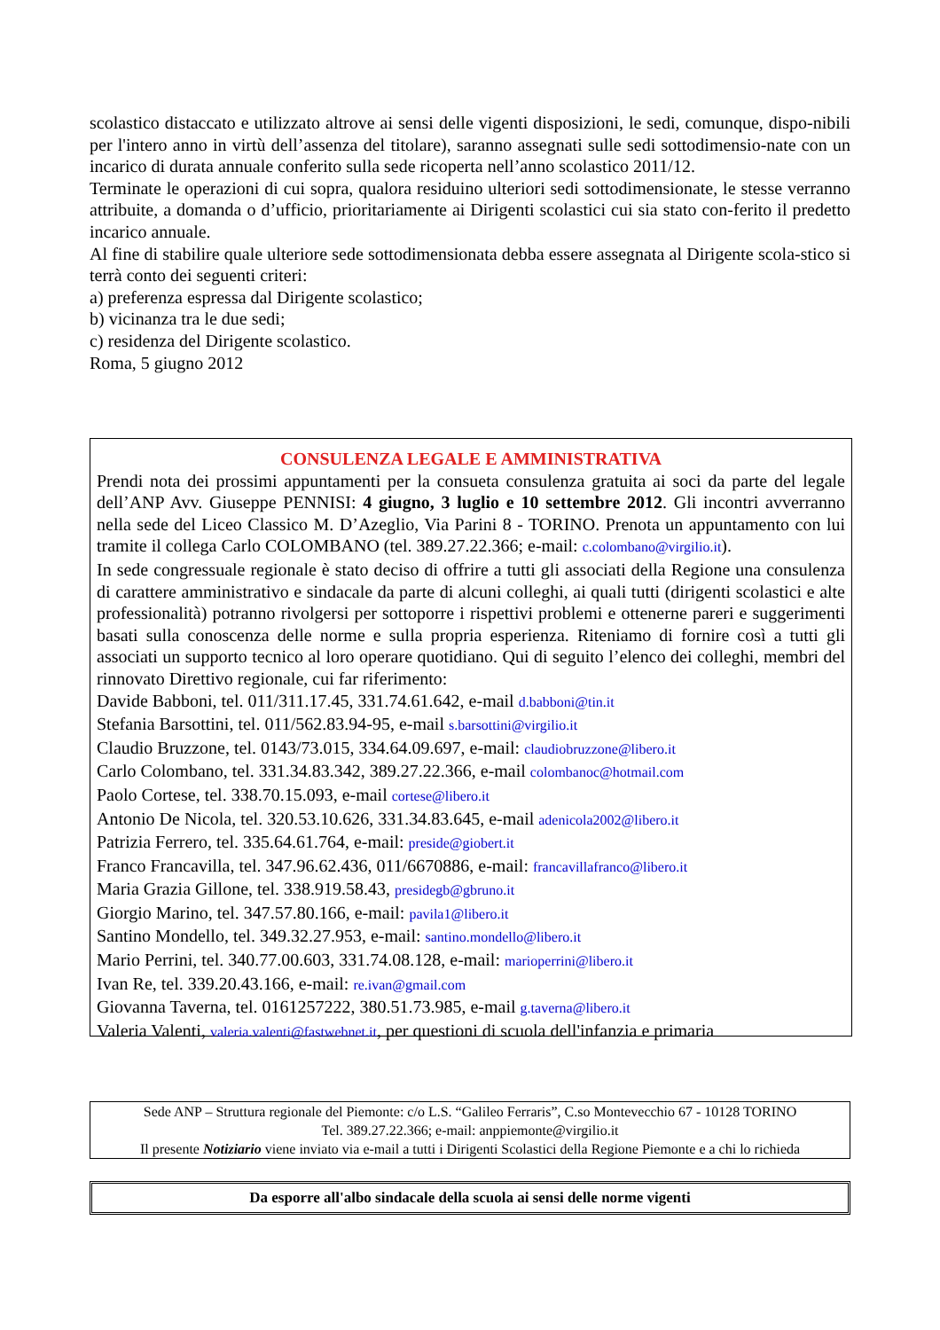scolastico distaccato e utilizzato altrove ai sensi delle vigenti disposizioni, le sedi, comunque, dispo-nibili per l'intero anno in virtù dell’assenza del titolare), saranno assegnati sulle sedi sottodimensio-nate con un incarico di durata annuale conferito sulla sede ricoperta nell’anno scolastico 2011/12.
Terminate le operazioni di cui sopra, qualora residuino ulteriori sedi sottodimensionate, le stesse verranno attribuite, a domanda o d’ufficio, prioritariamente ai Dirigenti scolastici cui sia stato con-ferito il predetto incarico annuale.
Al fine di stabilire quale ulteriore sede sottodimensionata debba essere assegnata al Dirigente scola-stico si terrà conto dei seguenti criteri:
a) preferenza espressa dal Dirigente scolastico;
b) vicinanza tra le due sedi;
c) residenza del Dirigente scolastico.
Roma, 5 giugno 2012
CONSULENZA LEGALE E AMMINISTRATIVA
Prendi nota dei prossimi appuntamenti per la consueta consulenza gratuita ai soci da parte del legale dell’ANP Avv. Giuseppe PENNISI: 4 giugno, 3 luglio e 10 settembre 2012. Gli incontri avverranno nella sede del Liceo Classico M. D’Azeglio, Via Parini 8 - TORINO. Prenota un appuntamento con lui tramite il collega Carlo COLOMBANO (tel. 389.27.22.366; e-mail: c.colombano@virgilio.it).
In sede congressuale regionale è stato deciso di offrire a tutti gli associati della Regione una consulenza di carattere amministrativo e sindacale da parte di alcuni colleghi, ai quali tutti (dirigenti scolastici e alte professionalità) potranno rivolgersi per sottoporre i rispettivi problemi e ottenerne pareri e suggerimenti basati sulla conoscenza delle norme e sulla propria esperienza. Riteniamo di fornire così a tutti gli associati un supporto tecnico al loro operare quotidiano. Qui di seguito l’elenco dei colleghi, membri del rinnovato Direttivo regionale, cui far riferimento:
Davide Babboni, tel. 011/311.17.45, 331.74.61.642, e-mail d.babboni@tin.it
Stefania Barsottini, tel. 011/562.83.94-95, e-mail s.barsottini@virgilio.it
Claudio Bruzzone, tel. 0143/73.015, 334.64.09.697, e-mail: claudiobruzzone@libero.it
Carlo Colombano, tel. 331.34.83.342, 389.27.22.366, e-mail colombanoc@hotmail.com
Paolo Cortese, tel. 338.70.15.093, e-mail cortese@libero.it
Antonio De Nicola, tel. 320.53.10.626, 331.34.83.645, e-mail adenicola2002@libero.it
Patrizia Ferrero, tel. 335.64.61.764, e-mail: preside@giobert.it
Franco Francavilla, tel. 347.96.62.436, 011/6670886, e-mail: francavillafranco@libero.it
Maria Grazia Gillone, tel. 338.919.58.43, presidegb@gbruno.it
Giorgio Marino, tel. 347.57.80.166, e-mail: pavila1@libero.it
Santino Mondello, tel. 349.32.27.953, e-mail: santino.mondello@libero.it
Mario Perrini, tel. 340.77.00.603, 331.74.08.128, e-mail: marioperrini@libero.it
Ivan Re, tel. 339.20.43.166, e-mail: re.ivan@gmail.com
Giovanna Taverna, tel. 0161257222, 380.51.73.985, e-mail g.taverna@libero.it
Valeria Valenti, valeria.valenti@fastwebnet.it, per questioni di scuola dell'infanzia e primaria
Sede ANP – Struttura regionale del Piemonte: c/o L.S. “Galileo Ferraris”, C.so Montevecchio 67 - 10128 TORINO
Tel. 389.27.22.366; e-mail: anppiemonte@virgilio.it
Il presente Notiziario viene inviato via e-mail a tutti i Dirigenti Scolastici della Regione Piemonte e a chi lo richieda
Da esporre all'albo sindacale della scuola ai sensi delle norme vigenti